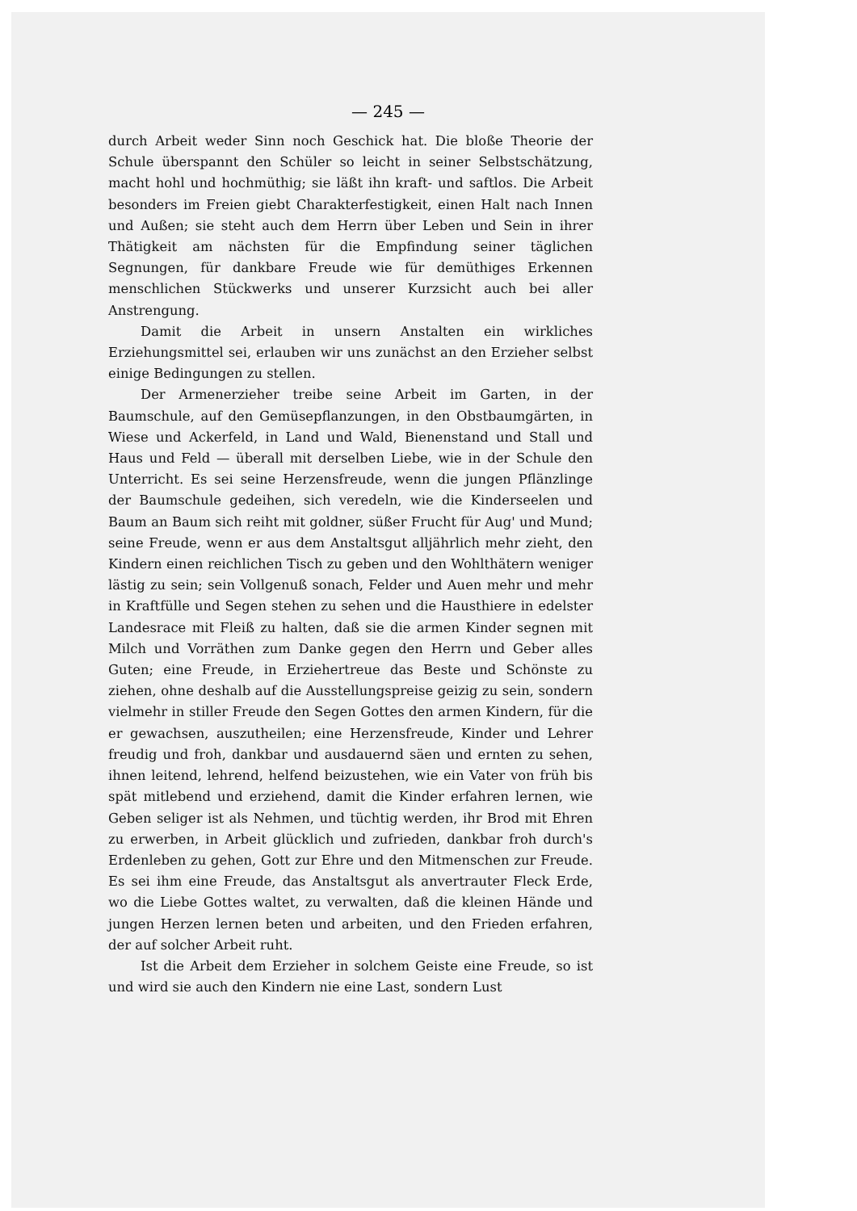— 245 —
durch Arbeit weder Sinn noch Geschick hat. Die bloße Theorie der Schule überspannt den Schüler so leicht in seiner Selbstschätzung, macht hohl und hochmüthig; sie läßt ihn kraft- und saftlos. Die Arbeit besonders im Freien giebt Charakterfestigkeit, einen Halt nach Innen und Außen; sie steht auch dem Herrn über Leben und Sein in ihrer Thätigkeit am nächsten für die Empfindung seiner täglichen Segnungen, für dankbare Freude wie für demüthiges Erkennen menschlichen Stückwerks und unserer Kurzsicht auch bei aller Anstrengung.
Damit die Arbeit in unsern Anstalten ein wirkliches Erziehungsmittel sei, erlauben wir uns zunächst an den Erzieher selbst einige Bedingungen zu stellen.
Der Armenerzieher treibe seine Arbeit im Garten, in der Baumschule, auf den Gemüsepflanzungen, in den Obstbaumgärten, in Wiese und Ackerfeld, in Land und Wald, Bienenstand und Stall und Haus und Feld — überall mit derselben Liebe, wie in der Schule den Unterricht. Es sei seine Herzensfreude, wenn die jungen Pflänzlinge der Baumschule gedeihen, sich veredeln, wie die Kinderseelen und Baum an Baum sich reiht mit goldner, süßer Frucht für Aug' und Mund; seine Freude, wenn er aus dem Anstaltsgut alljährlich mehr zieht, den Kindern einen reichlichen Tisch zu geben und den Wohlthätern weniger lästig zu sein; sein Vollgenuß sonach, Felder und Auen mehr und mehr in Kraftfülle und Segen stehen zu sehen und die Hausthiere in edelster Landesrace mit Fleiß zu halten, daß sie die armen Kinder segnen mit Milch und Vorräthen zum Danke gegen den Herrn und Geber alles Guten; eine Freude, in Erziehertreue das Beste und Schönste zu ziehen, ohne deshalb auf die Ausstellungspreise geizig zu sein, sondern vielmehr in stiller Freude den Segen Gottes den armen Kindern, für die er gewachsen, auszutheilen; eine Herzensfreude, Kinder und Lehrer freudig und froh, dankbar und ausdauernd säen und ernten zu sehen, ihnen leitend, lehrend, helfend beizustehen, wie ein Vater von früh bis spät mitlebend und erziehend, damit die Kinder erfahren lernen, wie Geben seliger ist als Nehmen, und tüchtig werden, ihr Brod mit Ehren zu erwerben, in Arbeit glücklich und zufrieden, dankbar froh durch's Erdenleben zu gehen, Gott zur Ehre und den Mitmenschen zur Freude. Es sei ihm eine Freude, das Anstaltsgut als anvertrauter Fleck Erde, wo die Liebe Gottes waltet, zu verwalten, daß die kleinen Hände und jungen Herzen lernen beten und arbeiten, und den Frieden erfahren, der auf solcher Arbeit ruht.
Ist die Arbeit dem Erzieher in solchem Geiste eine Freude, so ist und wird sie auch den Kindern nie eine Last, sondern Lust